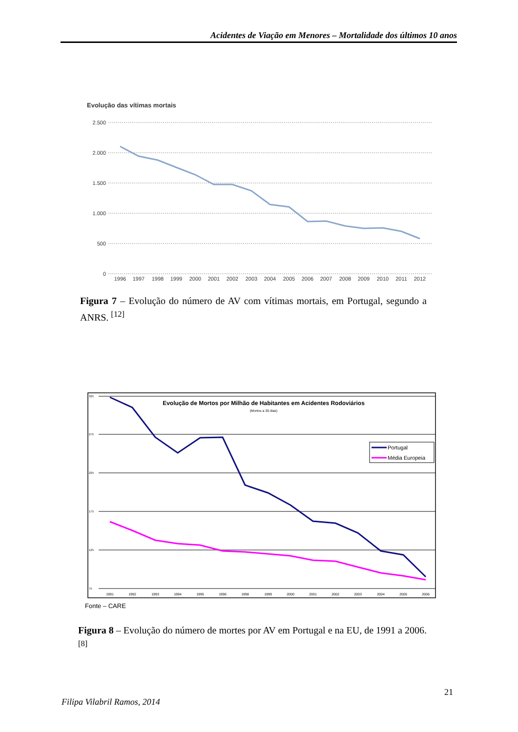Acidentes de Viação em Menores – Mortalidade dos últimos 10 anos
Evolução das vítimas mortais
2.500
2.000
1.500
1.000
500
0
1996
1997
1998
1999
2000
2001
2002
2003
2004
2005
2006
2007
2008
2009
2010
2011
2012
Figura 7 – Evolução do número de AV com vítimas mortais, em Portugal, segundo a ANRS. <sup>[12]</sup>
325
275
225
175
125
75
1991
1992
1993
1994
1995
1996
1998
1999
2000
2001
2002
2003
2004
2005
2006
Evolução de Mortos por Milhão de Habitantes em Acidentes Rodoviários
(Mortos a 30 dias)
Portugal
Média Europeia
Fonte – CARE
Figura 8 – Evolução do número de mortes por AV em Portugal e na EU, de 1991 a 2006. <sup>[8]</sup>
21
Filipa Vilabril Ramos, 2014